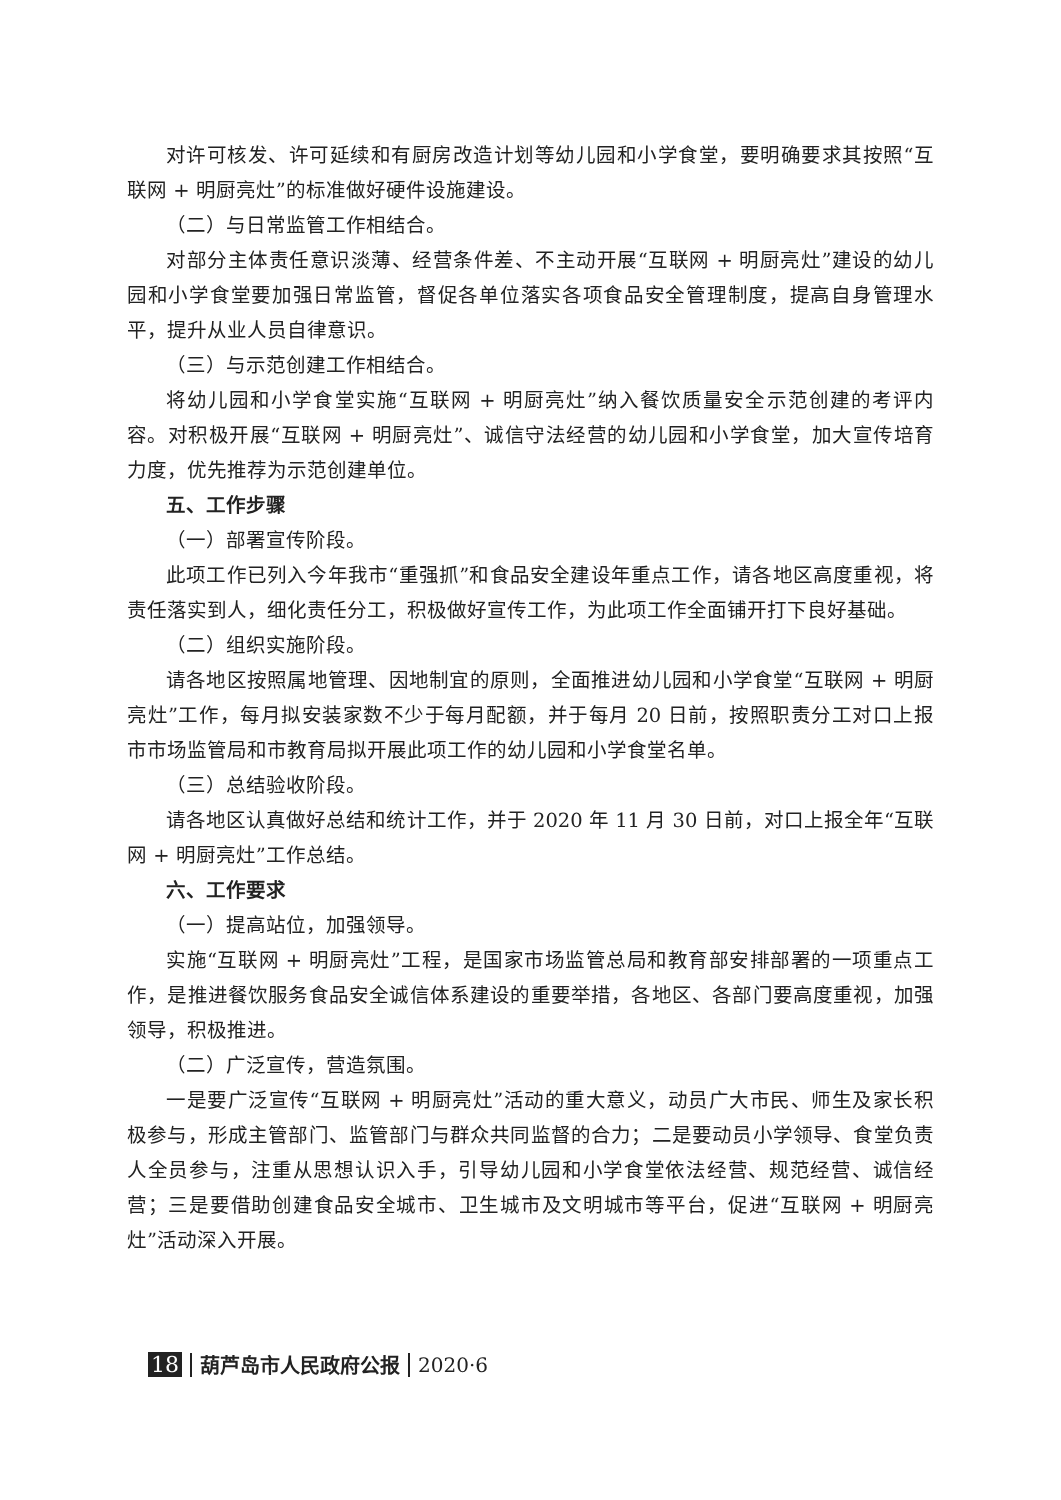对许可核发、许可延续和有厨房改造计划等幼儿园和小学食堂，要明确要求其按照“互联网 + 明厨亮灶”的标准做好硬件设施建设。
（二）与日常监管工作相结合。
对部分主体责任意识淡薄、经营条件差、不主动开展“互联网 + 明厨亮灶”建设的幼儿园和小学食堂要加强日常监管，督促各单位落实各项食品安全管理制度，提高自身管理水平，提升从业人员自律意识。
（三）与示范创建工作相结合。
将幼儿园和小学食堂实施“互联网 + 明厨亮灶”纳入餐饮质量安全示范创建的考评内容。对积极开展“互联网 + 明厨亮灶”、诚信守法经营的幼儿园和小学食堂，加大宣传培育力度，优先推荐为示范创建单位。
五、工作步骤
（一）部署宣传阶段。
此项工作已列入今年我市“重强抓”和食品安全建设年重点工作，请各地区高度重视，将责任落实到人，细化责任分工，积极做好宣传工作，为此项工作全面铺开打下良好基础。
（二）组织实施阶段。
请各地区按照属地管理、因地制宜的原则，全面推进幼儿园和小学食堂“互联网 + 明厨亮灶”工作，每月拟安装家数不少于每月配额，并于每月 20 日前，按照职责分工对口上报市市场监管局和市教育局拟开展此项工作的幼儿园和小学食堂名单。
（三）总结验收阶段。
请各地区认真做好总结和统计工作，并于 2020 年 11 月 30 日前，对口上报全年“互联网 + 明厨亮灶”工作总结。
六、工作要求
（一）提高站位，加强领导。
实施“互联网 + 明厨亮灶”工程，是国家市场监管总局和教育部安排部署的一项重点工作，是推进餐饮服务食品安全诚信体系建设的重要举措，各地区、各部门要高度重视，加强领导，积极推进。
（二）广泛宣传，营造氛围。
一是要广泛宣传“互联网 + 明厨亮灶”活动的重大意义，动员广大市民、师生及家长积极参与，形成主管部门、监管部门与群众共同监督的合力；二是要动员小学领导、食堂负责人全员参与，注重从思想认识入手，引导幼儿园和小学食堂依法经营、规范经营、诚信经营；三是要借助创建食品安全城市、卫生城市及文明城市等平台，促进“互联网 + 明厨亮灶”活动深入开展。
18 葫芦岛市人民政府公报 2020·6